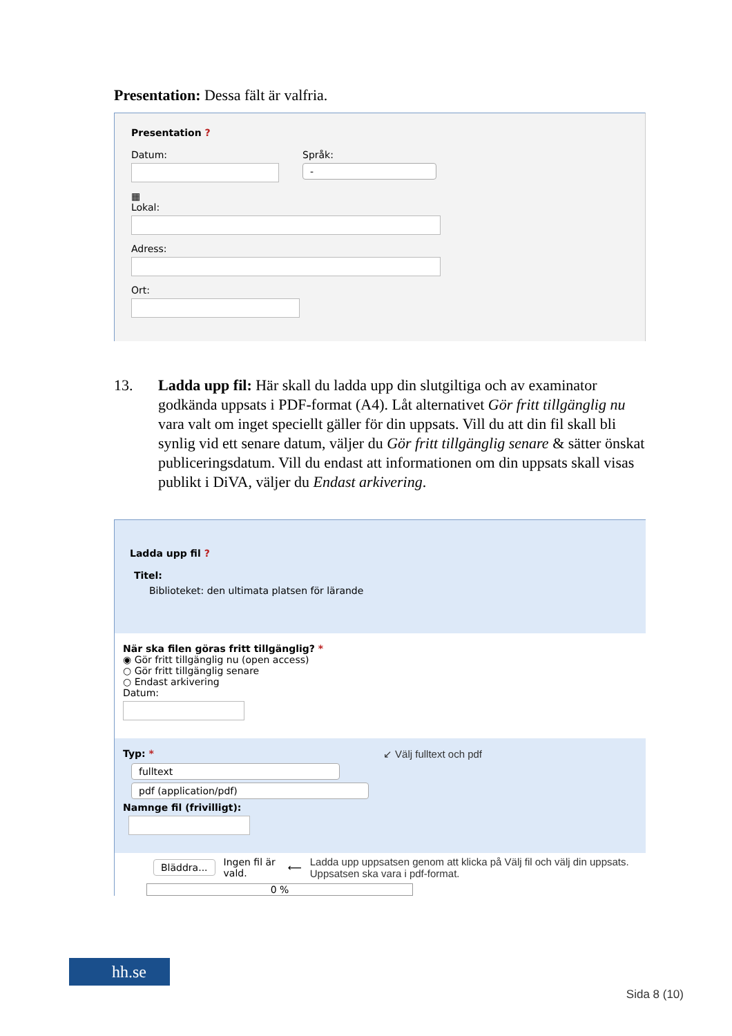Presentation: Dessa fält är valfria.
Presentation ?
Datum:
▦
Språk:
-
Lokal:
Adress:
Ort:
13. Ladda upp fil: Här skall du ladda upp din slutgiltiga och av examinator godkända uppsats i PDF-format (A4). Låt alternativet Gör fritt tillgänglig nu vara valt om inget speciellt gäller för din uppsats. Vill du att din fil skall bli synlig vid ett senare datum, väljer du Gör fritt tillgänglig senare & sätter önskat publiceringsdatum. Vill du endast att informationen om din uppsats skall visas publikt i DiVA, väljer du Endast arkivering.
Ladda upp fil ?
Titel:
Biblioteket: den ultimata platsen för lärande
När ska filen göras fritt tillgänglig? *
◉ Gör fritt tillgänglig nu (open access)
○ Gör fritt tillgänglig senare
○ Endast arkivering
Datum:
Typ: * ↙ Välj fulltext och pdf
fulltext
pdf (application/pdf)
Namnge fil (frivilligt):
Bläddra... Ingen fil är vald. ⟵ Ladda upp uppsatsen genom att klicka på Välj fil och välj din uppsats. Uppsatsen ska vara i pdf-format.
0 %
hh.se
Sida 8 (10)